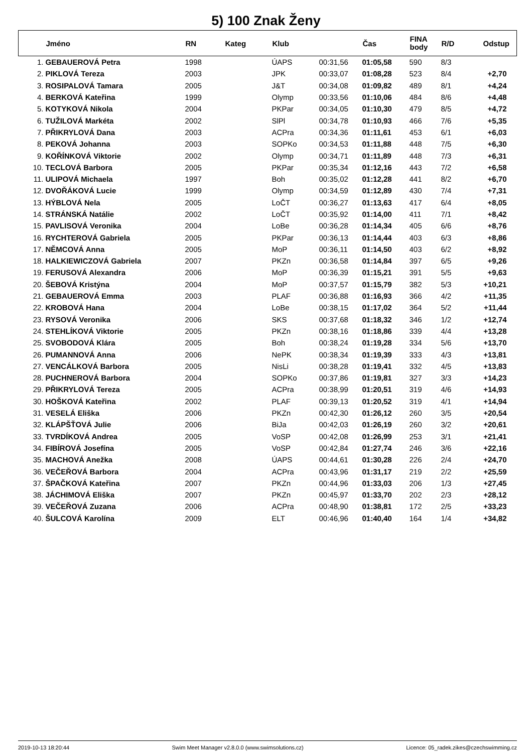5) 100 Znak Ženy
| | Jméno | RN | Kateg | Klub | | Čas | FINA body | R/D | Odstup |
| --- | --- | --- | --- | --- | --- | --- | --- | --- | --- |
| 1. | GEBAUEROVÁ Petra | 1998 | | ÚAPS | 00:31,56 | 01:05,58 | 590 | 8/3 | |
| 2. | PIKLOVÁ Tereza | 2003 | | JPK | 00:33,07 | 01:08,28 | 523 | 8/4 | +2,70 |
| 3. | ROSIPALOVÁ Tamara | 2005 | | J&T | 00:34,08 | 01:09,82 | 489 | 8/1 | +4,24 |
| 4. | BERKOVÁ Kateřina | 1999 | | Olymp | 00:33,56 | 01:10,06 | 484 | 8/6 | +4,48 |
| 5. | KOTYKOVÁ Nikola | 2004 | | PKPar | 00:34,05 | 01:10,30 | 479 | 8/5 | +4,72 |
| 6. | TUŽILOVÁ Markéta | 2002 | | SlPl | 00:34,78 | 01:10,93 | 466 | 7/6 | +5,35 |
| 7. | PŘIKRYLOVÁ Dana | 2003 | | ACPra | 00:34,36 | 01:11,61 | 453 | 6/1 | +6,03 |
| 8. | PEKOVÁ Johanna | 2003 | | SOPKo | 00:34,53 | 01:11,88 | 448 | 7/5 | +6,30 |
| 9. | KOŘÍNKOVÁ Viktorie | 2002 | | Olymp | 00:34,71 | 01:11,89 | 448 | 7/3 | +6,31 |
| 10. | TECLOVÁ Barbora | 2005 | | PKPar | 00:35,34 | 01:12,16 | 443 | 7/2 | +6,58 |
| 11. | ULIPOVÁ Michaela | 1997 | | Boh | 00:35,02 | 01:12,28 | 441 | 8/2 | +6,70 |
| 12. | DVOŘÁKOVÁ Lucie | 1999 | | Olymp | 00:34,59 | 01:12,89 | 430 | 7/4 | +7,31 |
| 13. | HÝBLOVÁ Nela | 2005 | | LoČT | 00:36,27 | 01:13,63 | 417 | 6/4 | +8,05 |
| 14. | STRÁNSKÁ Natálie | 2002 | | LoČT | 00:35,92 | 01:14,00 | 411 | 7/1 | +8,42 |
| 15. | PAVLISOVÁ Veronika | 2004 | | LoBe | 00:36,28 | 01:14,34 | 405 | 6/6 | +8,76 |
| 16. | RYCHTEROVÁ Gabriela | 2005 | | PKPar | 00:36,13 | 01:14,44 | 403 | 6/3 | +8,86 |
| 17. | NĚMCOVÁ Anna | 2005 | | MoP | 00:36,11 | 01:14,50 | 403 | 6/2 | +8,92 |
| 18. | HALKIEWICZOVÁ Gabriela | 2007 | | PKZn | 00:36,58 | 01:14,84 | 397 | 6/5 | +9,26 |
| 19. | FERUSOVÁ Alexandra | 2006 | | MoP | 00:36,39 | 01:15,21 | 391 | 5/5 | +9,63 |
| 20. | ŠEBOVÁ Kristýna | 2004 | | MoP | 00:37,57 | 01:15,79 | 382 | 5/3 | +10,21 |
| 21. | GEBAUEROVÁ Emma | 2003 | | PLAF | 00:36,88 | 01:16,93 | 366 | 4/2 | +11,35 |
| 22. | KROBOVÁ Hana | 2004 | | LoBe | 00:38,15 | 01:17,02 | 364 | 5/2 | +11,44 |
| 23. | RYSOVÁ Veronika | 2006 | | SKS | 00:37,68 | 01:18,32 | 346 | 1/2 | +12,74 |
| 24. | STEHLÍKOVÁ Viktorie | 2005 | | PKZn | 00:38,16 | 01:18,86 | 339 | 4/4 | +13,28 |
| 25. | SVOBODOVÁ Klára | 2005 | | Boh | 00:38,24 | 01:19,28 | 334 | 5/6 | +13,70 |
| 26. | PUMANNOVÁ Anna | 2006 | | NePK | 00:38,34 | 01:19,39 | 333 | 4/3 | +13,81 |
| 27. | VENCÁLKOVÁ Barbora | 2005 | | NisLi | 00:38,28 | 01:19,41 | 332 | 4/5 | +13,83 |
| 28. | PUCHNEROVÁ Barbora | 2004 | | SOPKo | 00:37,86 | 01:19,81 | 327 | 3/3 | +14,23 |
| 29. | PŘIKRYLOVÁ Tereza | 2005 | | ACPra | 00:38,99 | 01:20,51 | 319 | 4/6 | +14,93 |
| 30. | HOŠKOVÁ Kateřina | 2002 | | PLAF | 00:39,13 | 01:20,52 | 319 | 4/1 | +14,94 |
| 31. | VESELÁ Eliška | 2006 | | PKZn | 00:42,30 | 01:26,12 | 260 | 3/5 | +20,54 |
| 32. | KLÁPŠŤOVÁ Julie | 2006 | | BiJa | 00:42,03 | 01:26,19 | 260 | 3/2 | +20,61 |
| 33. | TVRDÍKOVÁ Andrea | 2005 | | VoSP | 00:42,08 | 01:26,99 | 253 | 3/1 | +21,41 |
| 34. | FIBÍROVÁ Josefína | 2005 | | VoSP | 00:42,84 | 01:27,74 | 246 | 3/6 | +22,16 |
| 35. | MACHOVÁ Anežka | 2008 | | ÚAPS | 00:44,61 | 01:30,28 | 226 | 2/4 | +24,70 |
| 36. | VEČEŘOVÁ Barbora | 2004 | | ACPra | 00:43,96 | 01:31,17 | 219 | 2/2 | +25,59 |
| 37. | ŠPAČKOVÁ Kateřina | 2007 | | PKZn | 00:44,96 | 01:33,03 | 206 | 1/3 | +27,45 |
| 38. | JÁCHIMOVÁ Eliška | 2007 | | PKZn | 00:45,97 | 01:33,70 | 202 | 2/3 | +28,12 |
| 39. | VEČEŘOVÁ Zuzana | 2006 | | ACPra | 00:48,90 | 01:38,81 | 172 | 2/5 | +33,23 |
| 40. | ŠULCOVÁ Karolína | 2009 | | ELT | 00:46,96 | 01:40,40 | 164 | 1/4 | +34,82 |
2019-10-13 18:20:44 Swim Meet Manager v2.8.0.0 (www.swimsolutions.cz) Licence: 05_radek.zikes@czechswimming.cz